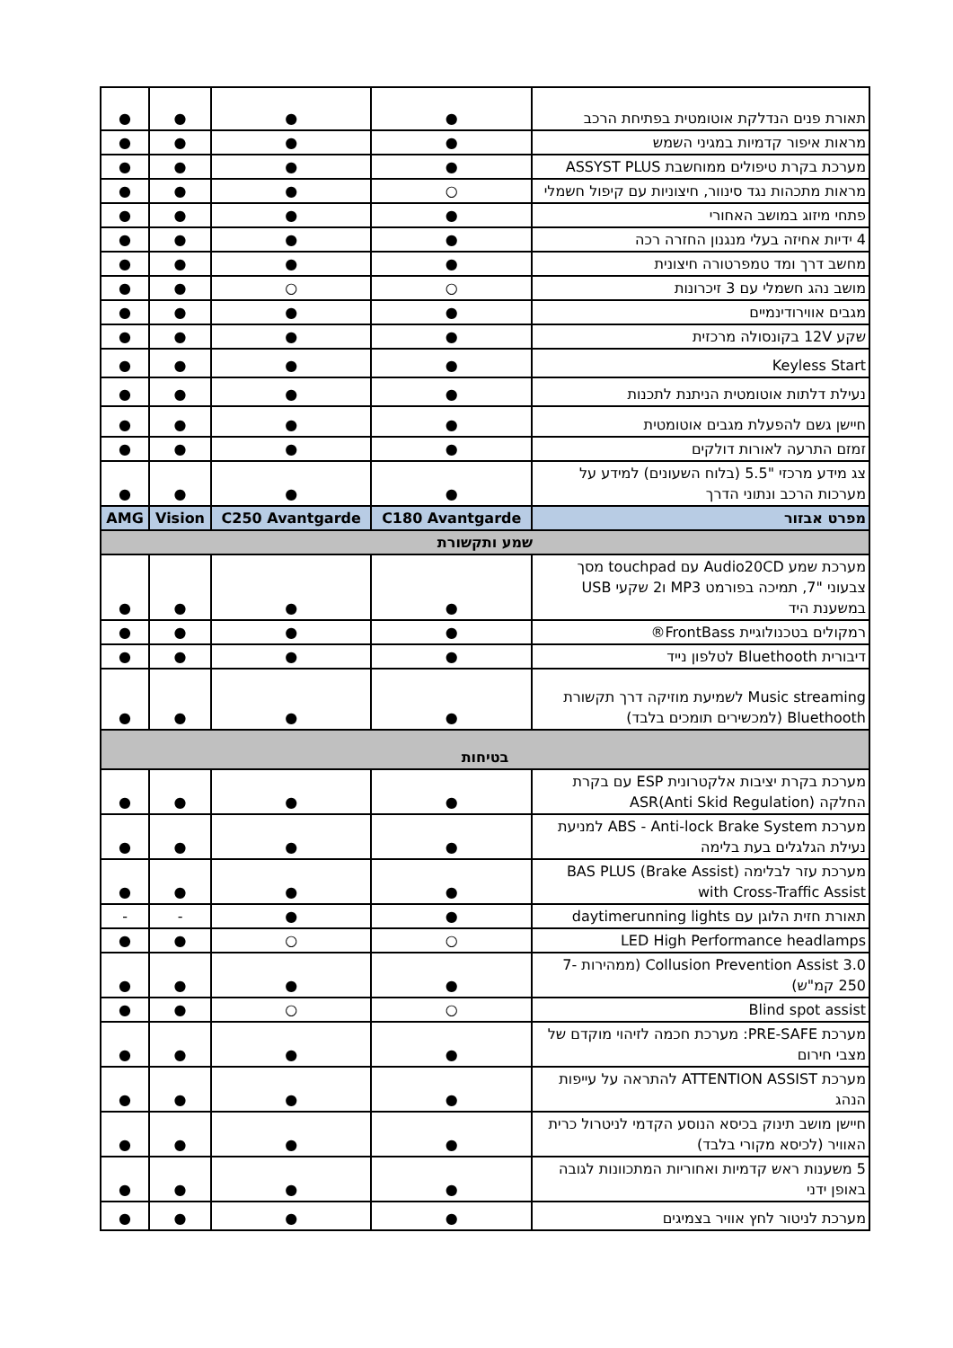| תאורת פנים הנדלקת אוטומטית בפתיחת הרכב | ● | ● | ● | ● |
| מראות איפור קדמיות במגיני השמש | ● | ● | ● | ● |
| מערכת בקרת טיפולים ממוחשבת ASSYST PLUS | ● | ● | ● | ● |
| מראות מתכהות נגד סינוור, חיצוניות עם קיפול חשמלי | ○ | ● | ● | ● |
| פתחי מיזוג במושב האחורי | ● | ● | ● | ● |
| 4 ידיות אחיזה בעלי מנגנון החזרה רכה | ● | ● | ● | ● |
| מחשב דרך ומד טמפרטורה חיצונית | ● | ● | ● | ● |
| מושב נהג חשמלי עם 3 זיכרונות | ○ | ○ | ● | ● |
| מגבים אווירודינמיים | ● | ● | ● | ● |
| שקע 12V בקונסולה מרכזית | ● | ● | ● | ● |
| Keyless Start | ● | ● | ● | ● |
| נעילת דלתות אוטומטית הניתנת לתכנות | ● | ● | ● | ● |
| חיישן גשם להפעלת מגבים אוטומטית | ● | ● | ● | ● |
| זמזם התרעה לאורות דולקים | ● | ● | ● | ● |
| צג מידע מרכזי "5.5 (בלוח השעונים) למידע על מערכות הרכב ונתוני הדרך | ● | ● | ● | ● |
| מפרט אבזור | C180 Avantgarde | C250 Avantgarde | Vision | AMG |
| שמע ותקשורת | | | | |
| מערכת שמע Audio20CD עם touchpad מסך צבעוני "7, תמיכה בפורמט MP3 ו2 שקעי USB במשענת היד | ● | ● | ● | ● |
| רמקולים בטכנולוגיית FrontBass® | ● | ● | ● | ● |
| דיבורית Bluethooth לטלפון נייד | ● | ● | ● | ● |
| Music streaming לשמיעת מוזיקה דרך תקשורת Bluethooth (למכשירים תומכים בלבד) | ● | ● | ● | ● |
| בטיחות | | | | |
| מערכת בקרת יציבות אלקטרונית ESP עם בקרת החלקה ASR(Anti Skid Regulation) | ● | ● | ● | ● |
| מערכת ABS - Anti-lock Brake System למניעת נעילת הגלגלים בעת בלימה | ● | ● | ● | ● |
| מערכת עזר לבלימה BAS PLUS (Brake Assist) with Cross-Traffic Assist | ● | ● | ● | ● |
| תאורת חזית הלוגן עם daytimerunning lights | ● | ● | - | - |
| LED High Performance headlamps | ○ | ○ | ● | ● |
| Collusion Prevention Assist 3.0 (ממהירות 7-250 קמ"ש) | ● | ● | ● | ● |
| Blind spot assist | ○ | ○ | ● | ● |
| מערכת PRE-SAFE: מערכת חכמה לזיהוי מוקדם של מצבי חירום | ● | ● | ● | ● |
| מערכת ATTENTION ASSIST להתראה על עייפות הנהג | ● | ● | ● | ● |
| חיישן מושב תינוק בכיסא הנוסע הקדמי לניטרול כרית האוויר (לכיסא מקורי בלבד) | ● | ● | ● | ● |
| 5 משענות ראש קדמיות ואחוריות המתכוונות לגובה באופן ידני | ● | ● | ● | ● |
| מערכת לניטור לחץ אוויר בצמיגים | ● | ● | ● | ● |